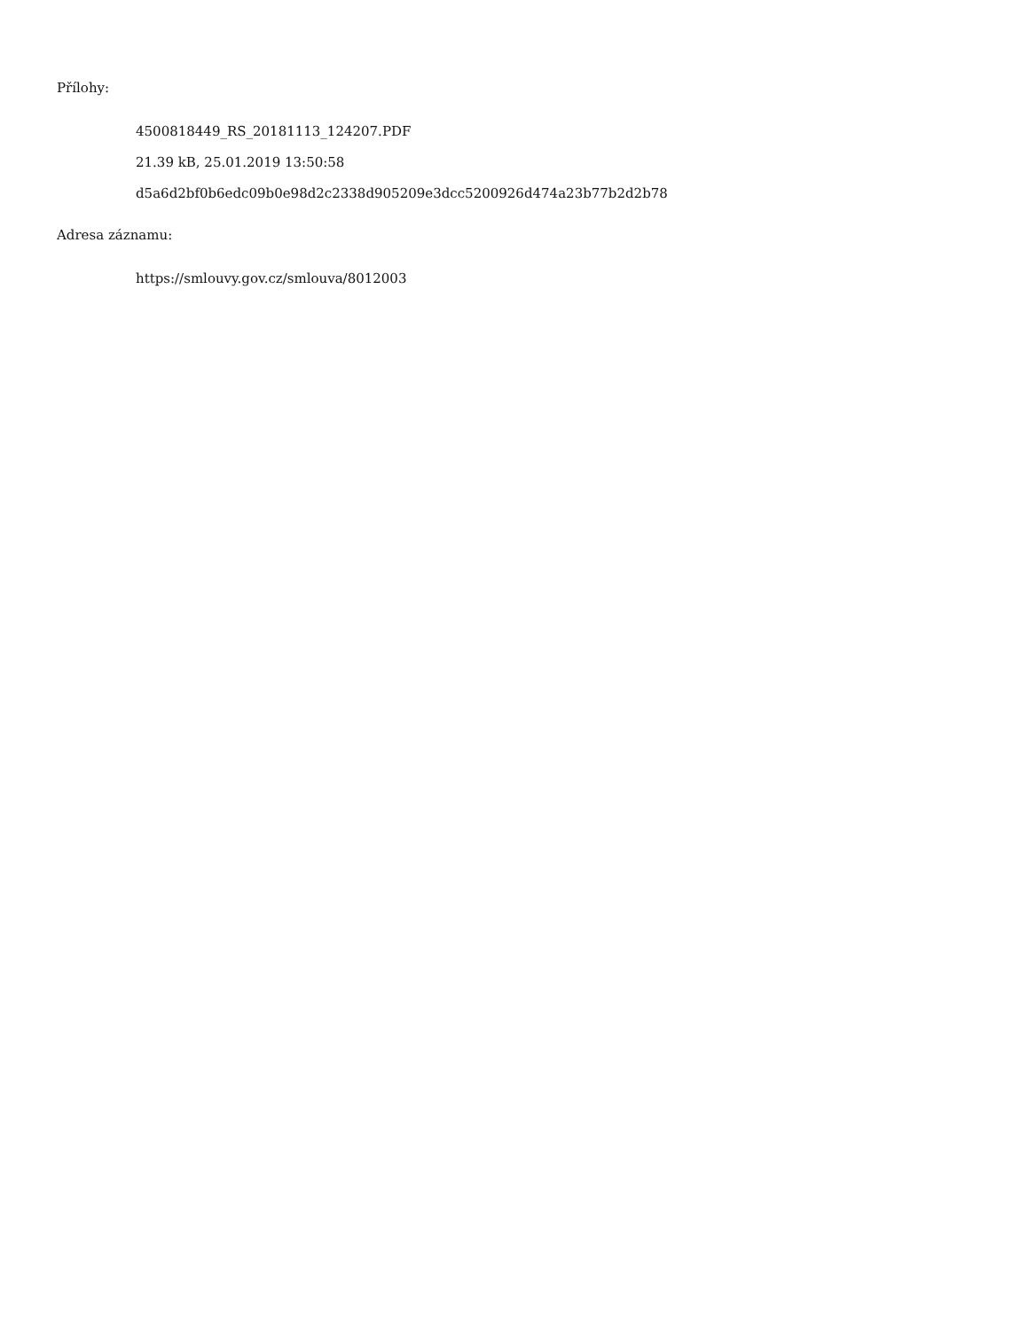Přílohy:
4500818449_RS_20181113_124207.PDF
21.39 kB, 25.01.2019 13:50:58
d5a6d2bf0b6edc09b0e98d2c2338d905209e3dcc5200926d474a23b77b2d2b78
Adresa záznamu:
https://smlouvy.gov.cz/smlouva/8012003